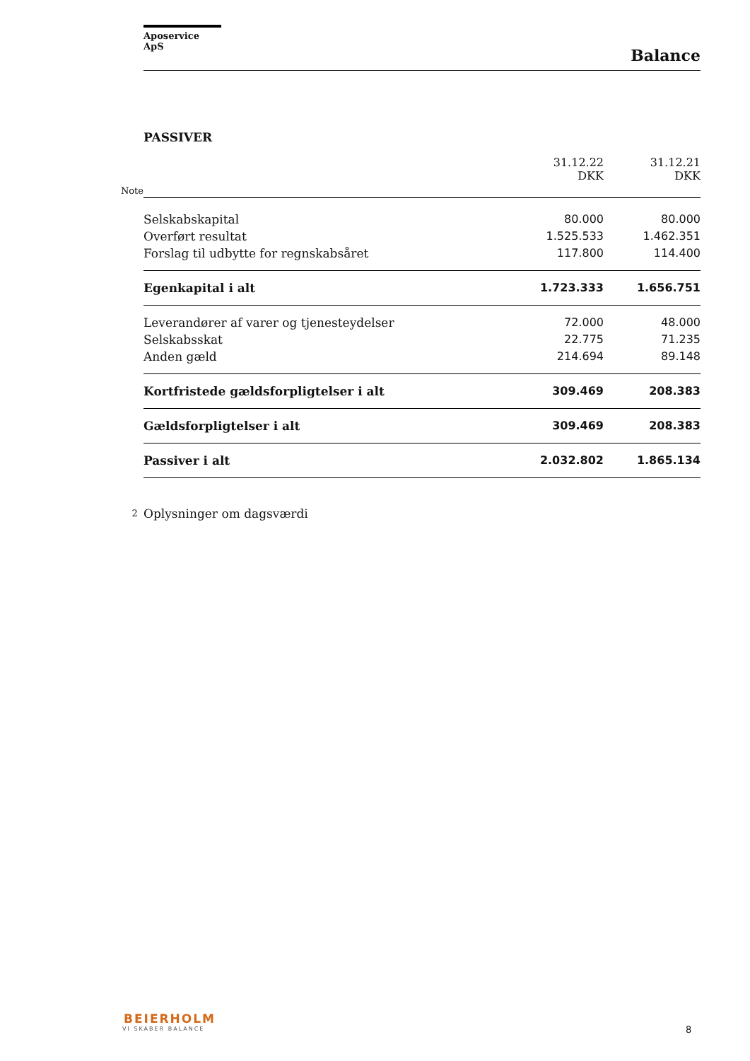Aposervice ApS
Balance
PASSIVER
| | | 31.12.22 DKK | 31.12.21 DKK |
| Note | | | |
| | Selskabskapital | 80.000 | 80.000 |
| | Overført resultat | 1.525.533 | 1.462.351 |
| | Forslag til udbytte for regnskabsåret | 117.800 | 114.400 |
| | Egenkapital i alt | 1.723.333 | 1.656.751 |
| | Leverandører af varer og tjenesteydelser | 72.000 | 48.000 |
| | Selskabsskat | 22.775 | 71.235 |
| | Anden gæld | 214.694 | 89.148 |
| | Kortfristede gældsforpligtelser i alt | 309.469 | 208.383 |
| | Gældsforpligtelser i alt | 309.469 | 208.383 |
| | Passiver i alt | 2.032.802 | 1.865.134 |
| 2 | Oplysninger om dagsværdi | | |
BEIERHOLM
VI SKABER BALANCE
8